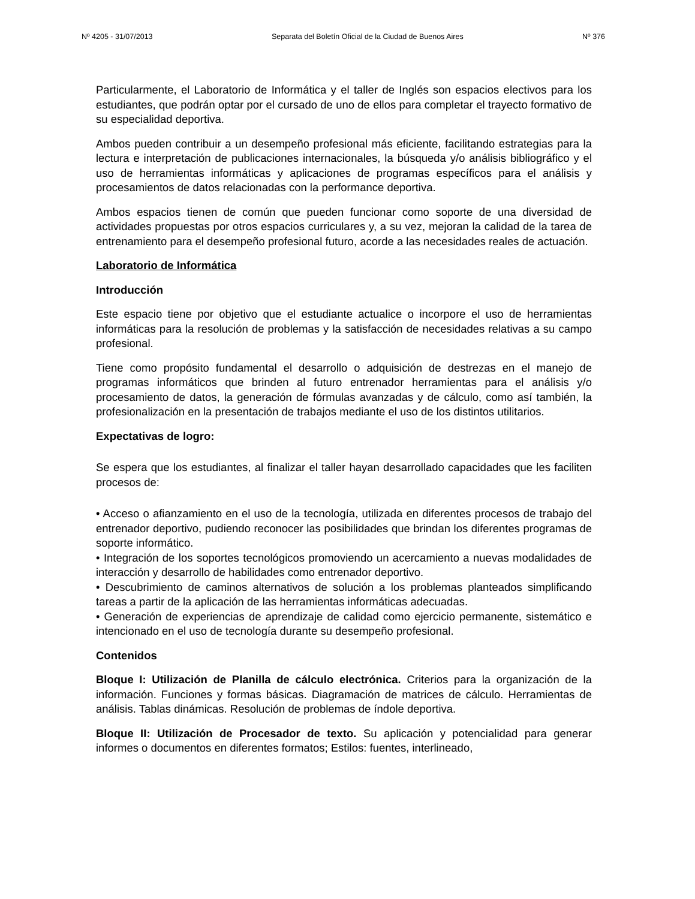Nº 4205 - 31/07/2013 Separata del Boletín Oficial de la Ciudad de Buenos Aires Nº 376
Particularmente, el Laboratorio de Informática y el taller de Inglés son espacios electivos para los estudiantes, que podrán optar por el cursado de uno de ellos para completar el trayecto formativo de su especialidad deportiva.
Ambos pueden contribuir a un desempeño profesional más eficiente, facilitando estrategias para la lectura e interpretación de publicaciones internacionales, la búsqueda y/o análisis bibliográfico y el uso de herramientas informáticas y aplicaciones de programas específicos para el análisis y procesamientos de datos relacionadas con la performance deportiva.
Ambos espacios tienen de común que pueden funcionar como soporte de una diversidad de actividades propuestas por otros espacios curriculares y, a su vez, mejoran la calidad de la tarea de entrenamiento para el desempeño profesional futuro, acorde a las necesidades reales de actuación.
Laboratorio de Informática
Introducción
Este espacio tiene por objetivo que el estudiante actualice o incorpore el uso de herramientas informáticas para la resolución de problemas y la satisfacción de necesidades relativas a su campo profesional.
Tiene como propósito fundamental el desarrollo o adquisición de destrezas en el manejo de programas informáticos que brinden al futuro entrenador herramientas para el análisis y/o procesamiento de datos, la generación de fórmulas avanzadas y de cálculo, como así también, la profesionalización en la presentación de trabajos mediante el uso de los distintos utilitarios.
Expectativas de logro:
Se espera que los estudiantes, al finalizar el taller hayan desarrollado capacidades que les faciliten procesos de:
• Acceso o afianzamiento en el uso de la tecnología, utilizada en diferentes procesos de trabajo del entrenador deportivo, pudiendo reconocer las posibilidades que brindan los diferentes programas de soporte informático.
• Integración de los soportes tecnológicos promoviendo un acercamiento a nuevas modalidades de interacción y desarrollo de habilidades como entrenador deportivo.
• Descubrimiento de caminos alternativos de solución a los problemas planteados simplificando tareas a partir de la aplicación de las herramientas informáticas adecuadas.
• Generación de experiencias de aprendizaje de calidad como ejercicio permanente, sistemático e intencionado en el uso de tecnología durante su desempeño profesional.
Contenidos
Bloque I: Utilización de Planilla de cálculo electrónica. Criterios para la organización de la información. Funciones y formas básicas. Diagramación de matrices de cálculo. Herramientas de análisis. Tablas dinámicas. Resolución de problemas de índole deportiva.
Bloque II: Utilización de Procesador de texto. Su aplicación y potencialidad para generar informes o documentos en diferentes formatos; Estilos: fuentes, interlineado,